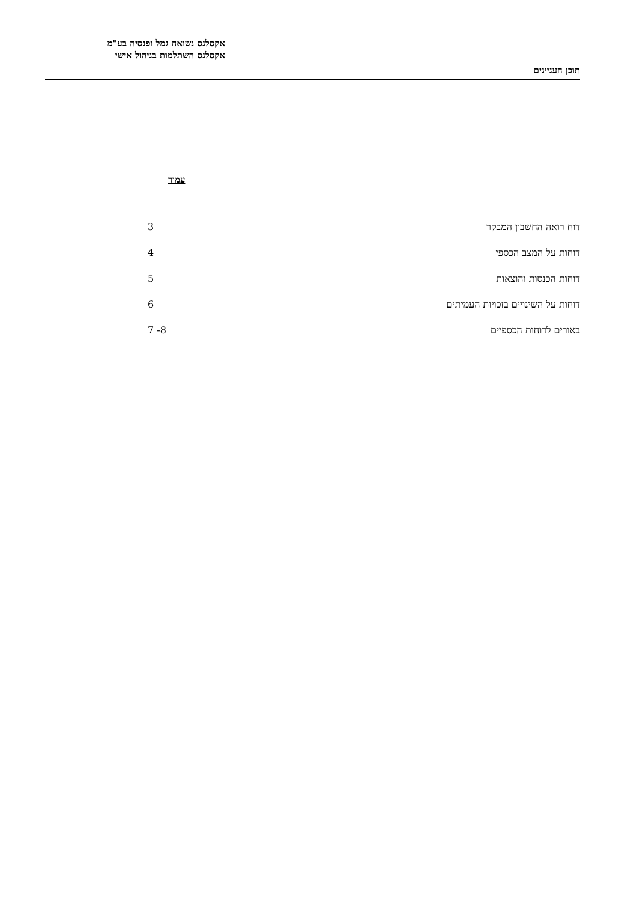אקסלנס נשואה גמל ופנסיה בע"מ
אקסלנס השתלמות בניהול אישי
תוכן העניינים
עמוד
| דוח רואה החשבון המבקר | 3 |
| דוחות על המצב הכספי | 4 |
| דוחות הכנסות והוצאות | 5 |
| דוחות על השינויים בזכויות העמיתים | 6 |
| באורים לדוחות הכספיים | 7 -8 |